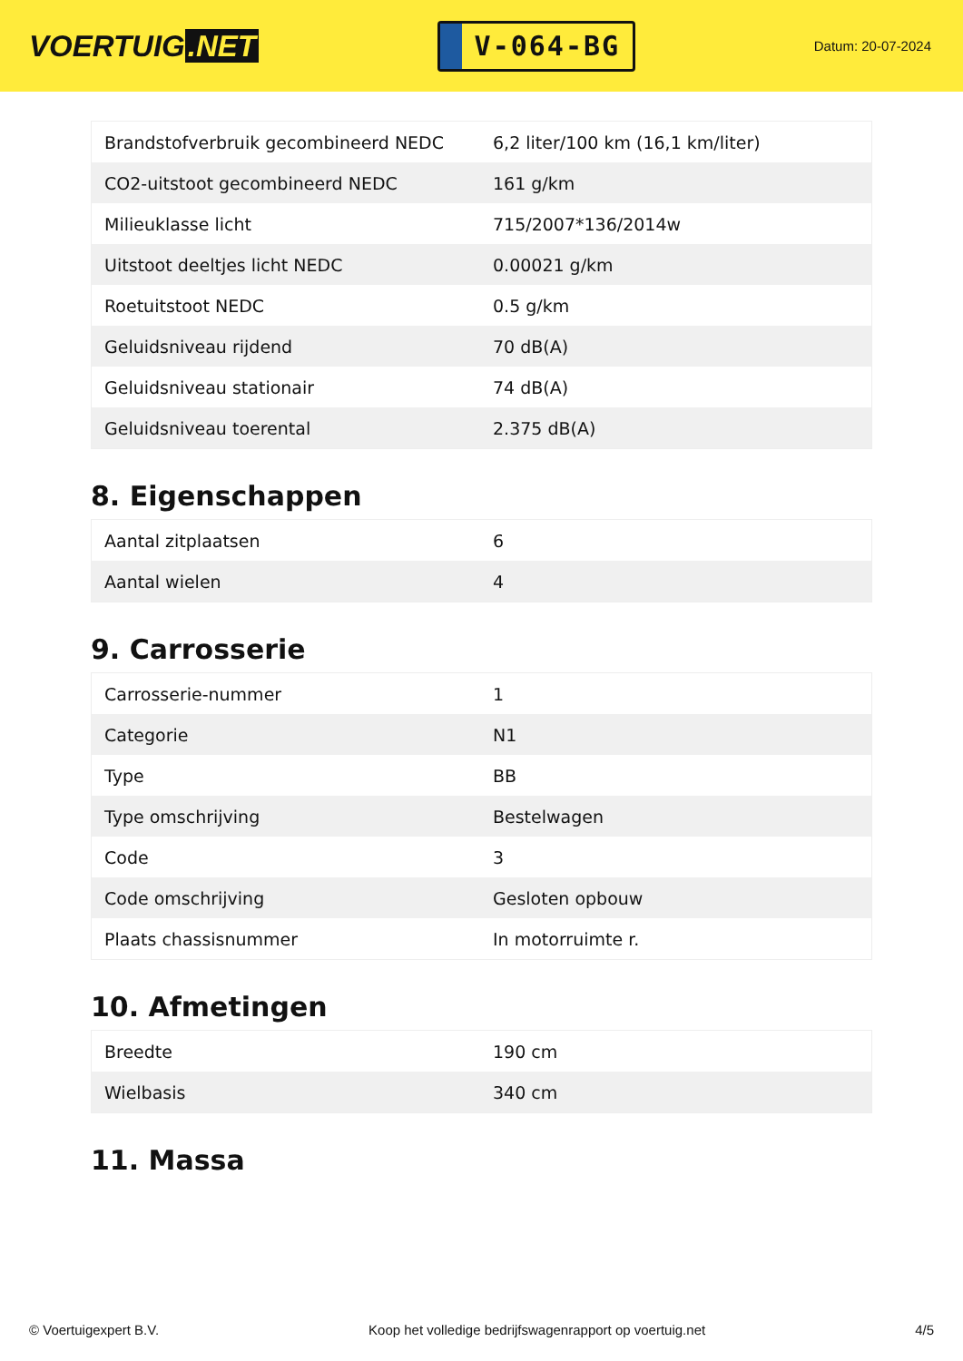VOERTUIG.NET
V-064-BG
Datum: 20-07-2024
| Brandstofverbruik gecombineerd NEDC | 6,2 liter/100 km (16,1 km/liter) |
| CO2-uitstoot gecombineerd NEDC | 161 g/km |
| Milieuklasse licht | 715/2007*136/2014w |
| Uitstoot deeltjes licht NEDC | 0.00021 g/km |
| Roetuitstoot NEDC | 0.5 g/km |
| Geluidsniveau rijdend | 70 dB(A) |
| Geluidsniveau stationair | 74 dB(A) |
| Geluidsniveau toerental | 2.375 dB(A) |
8. Eigenschappen
| Aantal zitplaatsen | 6 |
| Aantal wielen | 4 |
9. Carrosserie
| Carrosserie-nummer | 1 |
| Categorie | N1 |
| Type | BB |
| Type omschrijving | Bestelwagen |
| Code | 3 |
| Code omschrijving | Gesloten opbouw |
| Plaats chassisnummer | In motorruimte r. |
10. Afmetingen
| Breedte | 190 cm |
| Wielbasis | 340 cm |
11. Massa
© Voertuigexpert B.V. Koop het volledige bedrijfswagenrapport op voertuig.net 4/5